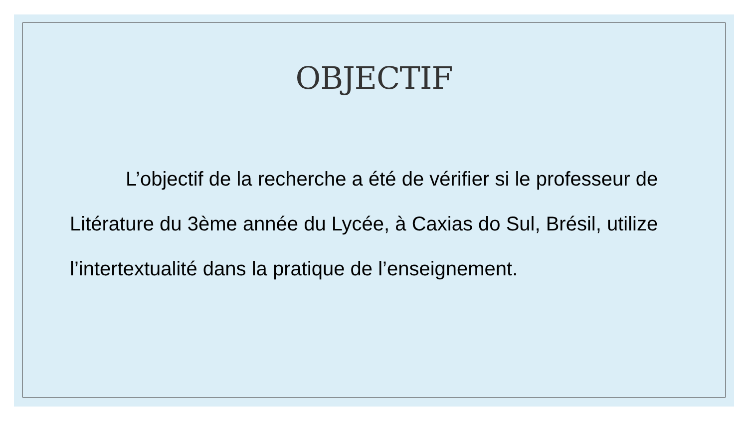OBJECTIF
L’objectif de la recherche a été de vérifier si le professeur de Litérature du 3ème année du Lycée, à Caxias do Sul, Brésil, utilize l’intertextualité dans la pratique de l’enseignement.